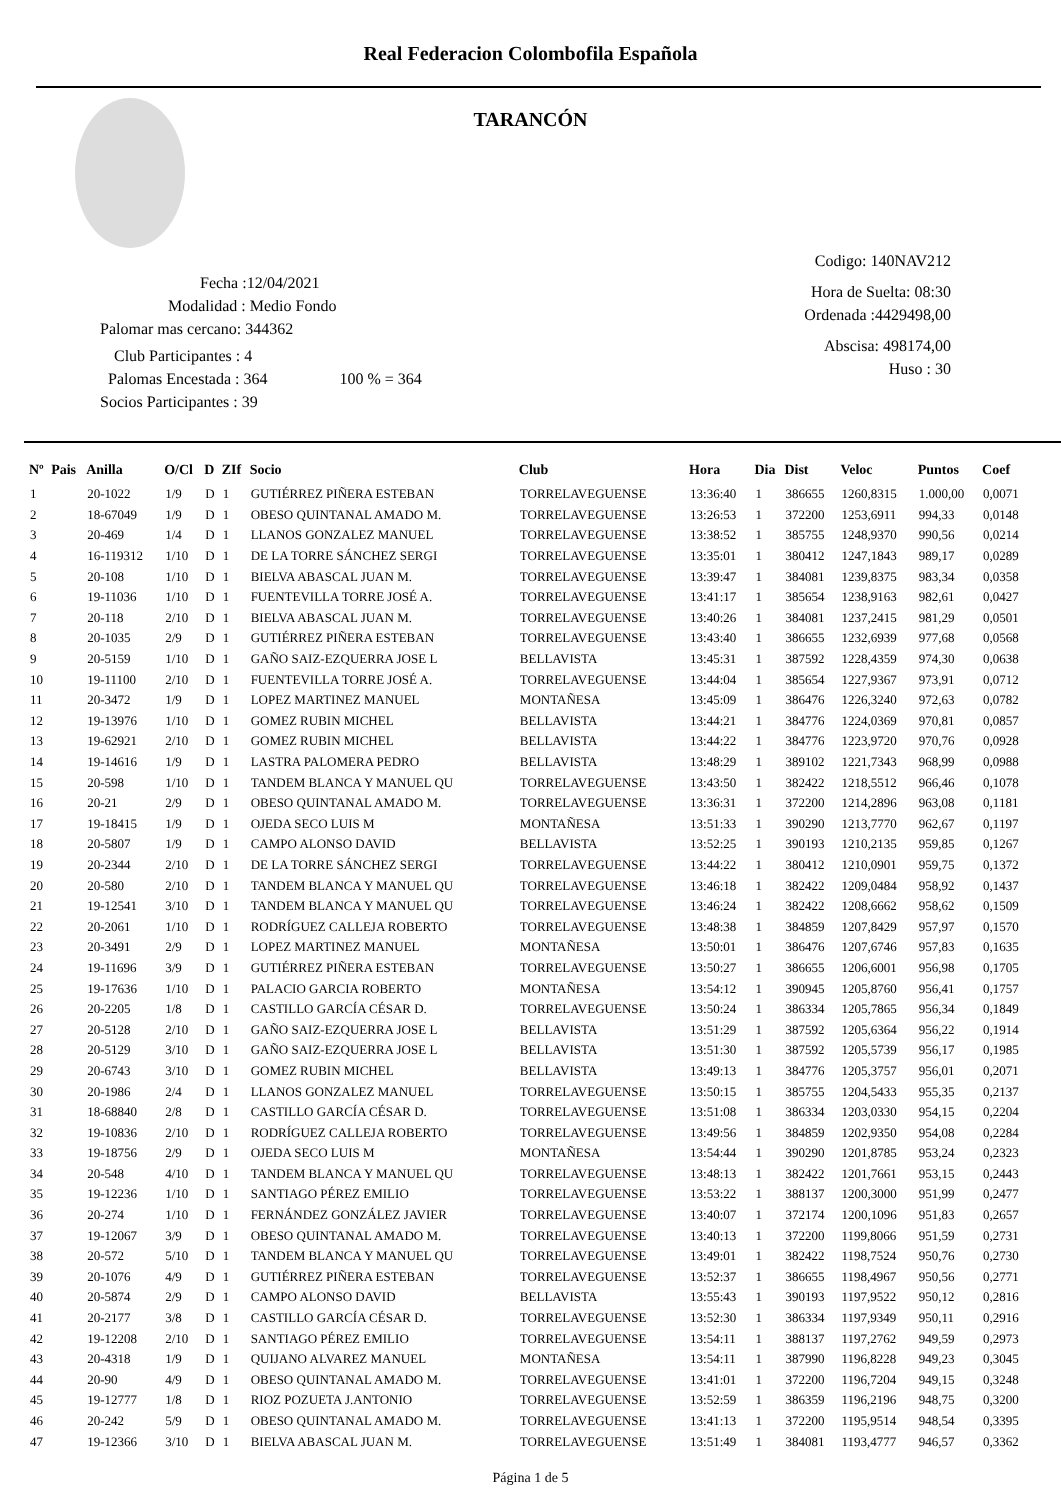Real Federacion Colombofila Española
TARANCÓN
Fecha :12/04/2021
Modalidad : Medio Fondo
Palomar mas cercano: 344362
Club Participantes : 4
Palomas Encestada : 364 100 % = 364
Socios Participantes : 39
Codigo: 140NAV212
Hora de Suelta: 08:30
Ordenada :4429498,00
Abscisa: 498174,00
Huso : 30
| Nº | Pais | Anilla | O/Cl | D | ZIf | Socio | Club | Hora | Dia | Dist | Veloc | Puntos | Coef |
| --- | --- | --- | --- | --- | --- | --- | --- | --- | --- | --- | --- | --- | --- |
| 1 | | 20-1022 | 1/9 | D | 1 | GUTIÉRREZ PIÑERA ESTEBAN | TORRELAVEGUENSE | 13:36:40 | 1 | 386655 | 1260,8315 | 1.000,00 | 0,0071 |
| 2 | | 18-67049 | 1/9 | D | 1 | OBESO QUINTANAL AMADO M. | TORRELAVEGUENSE | 13:26:53 | 1 | 372200 | 1253,6911 | 994,33 | 0,0148 |
| 3 | | 20-469 | 1/4 | D | 1 | LLANOS GONZALEZ MANUEL | TORRELAVEGUENSE | 13:38:52 | 1 | 385755 | 1248,9370 | 990,56 | 0,0214 |
| 4 | | 16-119312 | 1/10 | D | 1 | DE LA TORRE SÁNCHEZ SERGI | TORRELAVEGUENSE | 13:35:01 | 1 | 380412 | 1247,1843 | 989,17 | 0,0289 |
| 5 | | 20-108 | 1/10 | D | 1 | BIELVA ABASCAL JUAN M. | TORRELAVEGUENSE | 13:39:47 | 1 | 384081 | 1239,8375 | 983,34 | 0,0358 |
| 6 | | 19-11036 | 1/10 | D | 1 | FUENTEVILLA TORRE JOSÉ A. | TORRELAVEGUENSE | 13:41:17 | 1 | 385654 | 1238,9163 | 982,61 | 0,0427 |
| 7 | | 20-118 | 2/10 | D | 1 | BIELVA ABASCAL JUAN M. | TORRELAVEGUENSE | 13:40:26 | 1 | 384081 | 1237,2415 | 981,29 | 0,0501 |
| 8 | | 20-1035 | 2/9 | D | 1 | GUTIÉRREZ PIÑERA ESTEBAN | TORRELAVEGUENSE | 13:43:40 | 1 | 386655 | 1232,6939 | 977,68 | 0,0568 |
| 9 | | 20-5159 | 1/10 | D | 1 | GAÑO SAIZ-EZQUERRA JOSE L | BELLAVISTA | 13:45:31 | 1 | 387592 | 1228,4359 | 974,30 | 0,0638 |
| 10 | | 19-11100 | 2/10 | D | 1 | FUENTEVILLA TORRE JOSÉ A. | TORRELAVEGUENSE | 13:44:04 | 1 | 385654 | 1227,9367 | 973,91 | 0,0712 |
| 11 | | 20-3472 | 1/9 | D | 1 | LOPEZ MARTINEZ MANUEL | MONTAÑESA | 13:45:09 | 1 | 386476 | 1226,3240 | 972,63 | 0,0782 |
| 12 | | 19-13976 | 1/10 | D | 1 | GOMEZ RUBIN MICHEL | BELLAVISTA | 13:44:21 | 1 | 384776 | 1224,0369 | 970,81 | 0,0857 |
| 13 | | 19-62921 | 2/10 | D | 1 | GOMEZ RUBIN MICHEL | BELLAVISTA | 13:44:22 | 1 | 384776 | 1223,9720 | 970,76 | 0,0928 |
| 14 | | 19-14616 | 1/9 | D | 1 | LASTRA PALOMERA PEDRO | BELLAVISTA | 13:48:29 | 1 | 389102 | 1221,7343 | 968,99 | 0,0988 |
| 15 | | 20-598 | 1/10 | D | 1 | TANDEM BLANCA Y MANUEL QU | TORRELAVEGUENSE | 13:43:50 | 1 | 382422 | 1218,5512 | 966,46 | 0,1078 |
| 16 | | 20-21 | 2/9 | D | 1 | OBESO QUINTANAL AMADO M. | TORRELAVEGUENSE | 13:36:31 | 1 | 372200 | 1214,2896 | 963,08 | 0,1181 |
| 17 | | 19-18415 | 1/9 | D | 1 | OJEDA SECO LUIS M | MONTAÑESA | 13:51:33 | 1 | 390290 | 1213,7770 | 962,67 | 0,1197 |
| 18 | | 20-5807 | 1/9 | D | 1 | CAMPO ALONSO DAVID | BELLAVISTA | 13:52:25 | 1 | 390193 | 1210,2135 | 959,85 | 0,1267 |
| 19 | | 20-2344 | 2/10 | D | 1 | DE LA TORRE SÁNCHEZ SERGI | TORRELAVEGUENSE | 13:44:22 | 1 | 380412 | 1210,0901 | 959,75 | 0,1372 |
| 20 | | 20-580 | 2/10 | D | 1 | TANDEM BLANCA Y MANUEL QU | TORRELAVEGUENSE | 13:46:18 | 1 | 382422 | 1209,0484 | 958,92 | 0,1437 |
| 21 | | 19-12541 | 3/10 | D | 1 | TANDEM BLANCA Y MANUEL QU | TORRELAVEGUENSE | 13:46:24 | 1 | 382422 | 1208,6662 | 958,62 | 0,1509 |
| 22 | | 20-2061 | 1/10 | D | 1 | RODRÍGUEZ CALLEJA ROBERTO | TORRELAVEGUENSE | 13:48:38 | 1 | 384859 | 1207,8429 | 957,97 | 0,1570 |
| 23 | | 20-3491 | 2/9 | D | 1 | LOPEZ MARTINEZ MANUEL | MONTAÑESA | 13:50:01 | 1 | 386476 | 1207,6746 | 957,83 | 0,1635 |
| 24 | | 19-11696 | 3/9 | D | 1 | GUTIÉRREZ PIÑERA ESTEBAN | TORRELAVEGUENSE | 13:50:27 | 1 | 386655 | 1206,6001 | 956,98 | 0,1705 |
| 25 | | 19-17636 | 1/10 | D | 1 | PALACIO GARCIA ROBERTO | MONTAÑESA | 13:54:12 | 1 | 390945 | 1205,8760 | 956,41 | 0,1757 |
| 26 | | 20-2205 | 1/8 | D | 1 | CASTILLO GARCÍA CÉSAR D. | TORRELAVEGUENSE | 13:50:24 | 1 | 386334 | 1205,7865 | 956,34 | 0,1849 |
| 27 | | 20-5128 | 2/10 | D | 1 | GAÑO SAIZ-EZQUERRA JOSE L | BELLAVISTA | 13:51:29 | 1 | 387592 | 1205,6364 | 956,22 | 0,1914 |
| 28 | | 20-5129 | 3/10 | D | 1 | GAÑO SAIZ-EZQUERRA JOSE L | BELLAVISTA | 13:51:30 | 1 | 387592 | 1205,5739 | 956,17 | 0,1985 |
| 29 | | 20-6743 | 3/10 | D | 1 | GOMEZ RUBIN MICHEL | BELLAVISTA | 13:49:13 | 1 | 384776 | 1205,3757 | 956,01 | 0,2071 |
| 30 | | 20-1986 | 2/4 | D | 1 | LLANOS GONZALEZ MANUEL | TORRELAVEGUENSE | 13:50:15 | 1 | 385755 | 1204,5433 | 955,35 | 0,2137 |
| 31 | | 18-68840 | 2/8 | D | 1 | CASTILLO GARCÍA CÉSAR D. | TORRELAVEGUENSE | 13:51:08 | 1 | 386334 | 1203,0330 | 954,15 | 0,2204 |
| 32 | | 19-10836 | 2/10 | D | 1 | RODRÍGUEZ CALLEJA ROBERTO | TORRELAVEGUENSE | 13:49:56 | 1 | 384859 | 1202,9350 | 954,08 | 0,2284 |
| 33 | | 19-18756 | 2/9 | D | 1 | OJEDA SECO LUIS M | MONTAÑESA | 13:54:44 | 1 | 390290 | 1201,8785 | 953,24 | 0,2323 |
| 34 | | 20-548 | 4/10 | D | 1 | TANDEM BLANCA Y MANUEL QU | TORRELAVEGUENSE | 13:48:13 | 1 | 382422 | 1201,7661 | 953,15 | 0,2443 |
| 35 | | 19-12236 | 1/10 | D | 1 | SANTIAGO PÉREZ EMILIO | TORRELAVEGUENSE | 13:53:22 | 1 | 388137 | 1200,3000 | 951,99 | 0,2477 |
| 36 | | 20-274 | 1/10 | D | 1 | FERNÁNDEZ GONZÁLEZ JAVIER | TORRELAVEGUENSE | 13:40:07 | 1 | 372174 | 1200,1096 | 951,83 | 0,2657 |
| 37 | | 19-12067 | 3/9 | D | 1 | OBESO QUINTANAL AMADO M. | TORRELAVEGUENSE | 13:40:13 | 1 | 372200 | 1199,8066 | 951,59 | 0,2731 |
| 38 | | 20-572 | 5/10 | D | 1 | TANDEM BLANCA Y MANUEL QU | TORRELAVEGUENSE | 13:49:01 | 1 | 382422 | 1198,7524 | 950,76 | 0,2730 |
| 39 | | 20-1076 | 4/9 | D | 1 | GUTIÉRREZ PIÑERA ESTEBAN | TORRELAVEGUENSE | 13:52:37 | 1 | 386655 | 1198,4967 | 950,56 | 0,2771 |
| 40 | | 20-5874 | 2/9 | D | 1 | CAMPO ALONSO DAVID | BELLAVISTA | 13:55:43 | 1 | 390193 | 1197,9522 | 950,12 | 0,2816 |
| 41 | | 20-2177 | 3/8 | D | 1 | CASTILLO GARCÍA CÉSAR D. | TORRELAVEGUENSE | 13:52:30 | 1 | 386334 | 1197,9349 | 950,11 | 0,2916 |
| 42 | | 19-12208 | 2/10 | D | 1 | SANTIAGO PÉREZ EMILIO | TORRELAVEGUENSE | 13:54:11 | 1 | 388137 | 1197,2762 | 949,59 | 0,2973 |
| 43 | | 20-4318 | 1/9 | D | 1 | QUIJANO ALVAREZ MANUEL | MONTAÑESA | 13:54:11 | 1 | 387990 | 1196,8228 | 949,23 | 0,3045 |
| 44 | | 20-90 | 4/9 | D | 1 | OBESO QUINTANAL AMADO M. | TORRELAVEGUENSE | 13:41:01 | 1 | 372200 | 1196,7204 | 949,15 | 0,3248 |
| 45 | | 19-12777 | 1/8 | D | 1 | RIOZ POZUETA J.ANTONIO | TORRELAVEGUENSE | 13:52:59 | 1 | 386359 | 1196,2196 | 948,75 | 0,3200 |
| 46 | | 20-242 | 5/9 | D | 1 | OBESO QUINTANAL AMADO M. | TORRELAVEGUENSE | 13:41:13 | 1 | 372200 | 1195,9514 | 948,54 | 0,3395 |
| 47 | | 19-12366 | 3/10 | D | 1 | BIELVA ABASCAL JUAN M. | TORRELAVEGUENSE | 13:51:49 | 1 | 384081 | 1193,4777 | 946,57 | 0,3362 |
Página 1 de 5